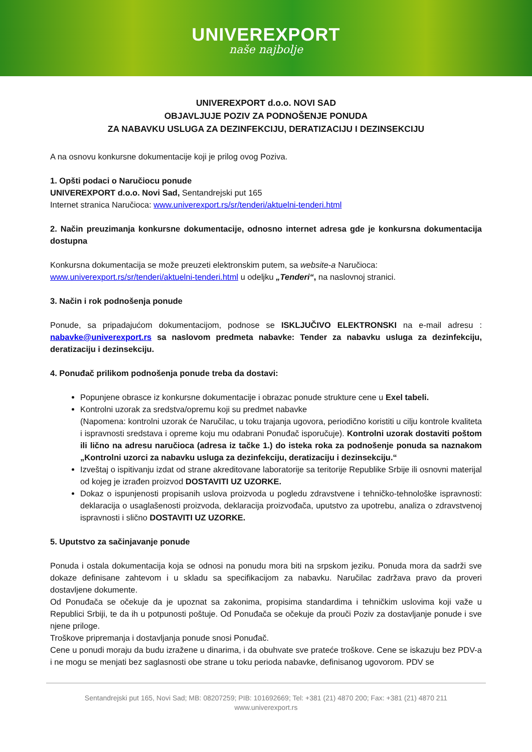UNIVEREXPORT
naše najbolje
UNIVEREXPORT d.o.o. NOVI SAD
OBJAVLJUJE POZIV ZA PODNOŠENJE PONUDA
ZA NABAVKU USLUGA ZA DEZINFEKCIJU, DERATIZACIJU I DEZINSEKCIJU
A na osnovu konkursne dokumentacije koji je prilog ovog Poziva.
1. Opšti podaci o Naručiocu ponude
UNIVEREXPORT d.o.o. Novi Sad, Sentandrejski put 165
Internet stranica Naručioca: www.univerexport.rs/sr/tenderi/aktuelni-tenderi.html
2. Način preuzimanja konkursne dokumentacije, odnosno internet adresa gde je konkursna dokumentacija dostupna
Konkursna dokumentacija se može preuzeti elektronskim putem, sa website-a Naručioca:
www.univerexport.rs/sr/tenderi/aktuelni-tenderi.html u odeljku „Tenderi“, na naslovnoj stranici.
3. Način i rok podnošenja ponude
Ponude, sa pripadajućom dokumentacijom, podnose se ISKLJUČIVO ELEKTRONSKI na e-mail adresu : nabavke@univerexport.rs sa naslovom predmeta nabavke: Tender za nabavku usluga za dezinfekciju, deratizaciju i dezinsekciju.
4. Ponuđač prilikom podnošenja ponude treba da dostavi:
Popunjene obrasce iz konkursne dokumentacije i obrazac ponude strukture cene u Exel tabeli.
Kontrolni uzorak za sredstva/opremu koji su predmet nabavke
(Napomena: kontrolni uzorak će Naručilac, u toku trajanja ugovora, periodično koristiti u cilju kontrole kvaliteta i ispravnosti sredstava i opreme koju mu odabrani Ponuđač isporučuje). Kontrolni uzorak dostaviti poštom ili lično na adresu naručioca (adresa iz tačke 1.) do isteka roka za podnošenje ponuda sa naznakom „Kontrolni uzorci za nabavku usluga za dezinfekciju, deratizaciju i dezinsekciju.“
Izveštaj o ispitivanju izdat od strane akreditovane laboratorije sa teritorije Republike Srbije ili osnovni materijal od kojeg je izrađen proizvod DOSTAVITI UZ UZORKE.
Dokaz o ispunjenosti propisanih uslova proizvoda u pogledu zdravstvene i tehničko-tehnološke ispravnosti: deklaracija o usaglašenosti proizvoda, deklaracija proizvođača, uputstvo za upotrebu, analiza o zdravstvenoj ispravnosti i slično DOSTAVITI UZ UZORKE.
5. Uputstvo za sačinjavanje ponude
Ponuda i ostala dokumentacija koja se odnosi na ponudu mora biti na srpskom jeziku. Ponuda mora da sadrži sve dokaze definisane zahtevom i u skladu sa specifikacijom za nabavku. Naručilac zadržava pravo da proveri dostavljene dokumente.
Od Ponuđača se očekuje da je upoznat sa zakonima, propisima standardima i tehničkim uslovima koji važe u Republici Srbiji, te da ih u potpunosti poštuje. Od Ponuđača se očekuje da prouči Poziv za dostavljanje ponude i sve njene priloge.
Troškove pripremanja i dostavljanja ponude snosi Ponuđač.
Cene u ponudi moraju da budu izražene u dinarima, i da obuhvate sve prateće troškove. Cene se iskazuju bez PDV-a i ne mogu se menjati bez saglasnosti obe strane u toku perioda nabavke, definisanog ugovorom. PDV se
Sentandrejski put 165, Novi Sad; MB: 08207259; PIB: 101692669; Tel: +381 (21) 4870 200; Fax: +381 (21) 4870 211
www.univerexport.rs